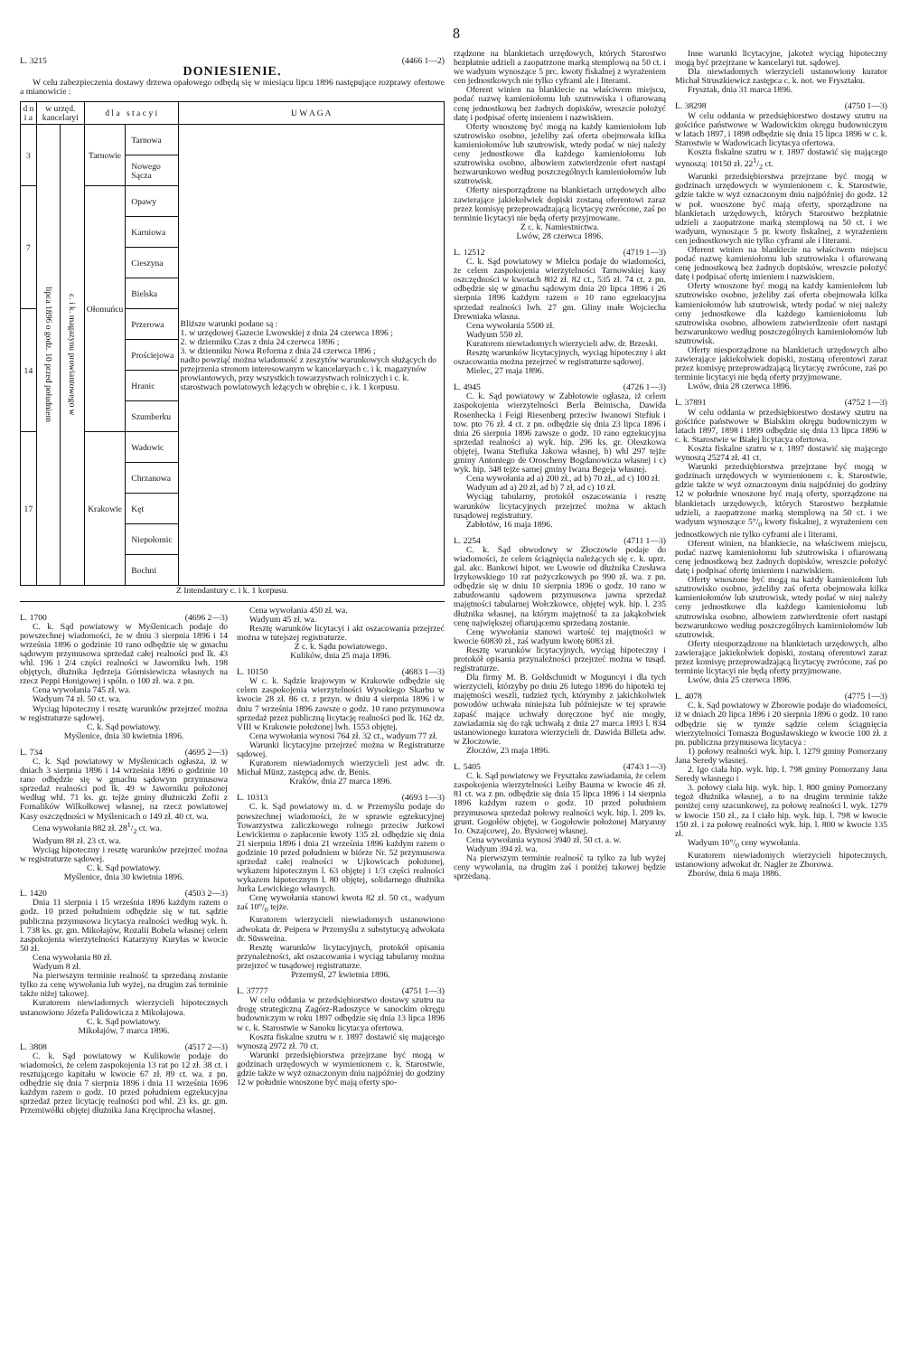8
L. 3215 (4466 1—2)
DONIESIENIE.
W celu zabezpieczenia dostawy drzewa opałowego odbędą się w miesiącu lipcu 1896 następujące rozprawy ofertowe a mianowicie :
| d n i a | w urzęd. kancelaryi | | d l a s t a c y i | | U W A G A |
| --- | --- | --- | --- | --- | --- |
| 3 | lipca 1896 o godz. 10 przed południem | c. i k. magazynu prowiantowego w | Tarnowie | Tarnowa | Bliższe warunki podane są : 1. w urzędowej Gazecie Lwowskiej z dnia 24 czerwca 1896 ; 2. w dzienniku Czas z dnia 24 czerwca 1896 ; 3. w dzienniku Nowa Reforma z dnia 24 czerwca 1896 ; nadto powziąć można wiadomość z zeszytów warunkowych służących do przejrzenia stronom interesowanym w kancelaryach c. i k. magazynów prowiantowych, przy wszystkich towarzystwach rolniczych i c. k. starostwach powiatowych leżących w obrębie c. i k. 1 korpusu. |
| | | | | Nowego Sącza | |
| 7 | | | Ołomuńcu | Opawy | |
| | | | | Karniowa | |
| | | | | Cieszyna | |
| | | | | Bielska | |
| 14 | | | | Przerowa | |
| | | | | Prościejowa | |
| | | | | Hranic | |
| | | | | Szumberku | |
| 17 | | | Krakowie | Wadowic | |
| | | | | Chrzanowa | |
| | | | | Kęt | |
| | | | | Niepołomic | |
| | | | | Bochni | |
Z Intendantury c. i k. 1 korpusu.
L. 1700 (4696 2—3)
C. k. Sąd powiatowy w Myślenicach podaje do powszechnej wiadomości, że w dniu 3 sierpnia 1896 i 14 września 1896 o godzinie 10 rano odbędzie się w gmachu sądowym przymusowa sprzedaż całej realności pod lk. 43 whl. 196 i 2/4 części realności w Jaworniku lwh. 198 objętych, dłużnika Jędrzeja Górnisiewicza własnych na rzecz Peppi Honigowej i spóln. o 100 zł. wa. z pn.
Cena wywołania 745 zł. wa.
Wadyum 74 zł. 50 ct. wa.
Wyciąg hipoteczny i resztę warunków przejrzeć można w registraturze sądowej.
C. k. Sąd powiatowy.
Myślenice, dnia 30 kwietnia 1896.
L. 734 (4695 2—3)
C. k. Sąd powiatowy w Myślenicach ogłasza, iż w dniach 3 sierpnia 1896 i 14 września 1896 o godzinie 10 rano odbędzie się w gmachu sądowym przymusowa sprzedaż realności pod lk. 49 w Jaworniku położonej według whl. 71 ks. gr. tejże gminy dłużniczki Zofii z Fornalików Wilkołkowej własnej, na rzecz powiatowej Kasy oszczędności w Myślenicach o 149 zł. 40 ct. wa.
Cena wywołania 882 zł. 281/2 ct. wa.
Wadyum 88 zł. 23 ct. wa.
Wyciąg hipoteczny i resztę warunków przejrzeć można w registraturze sądowej.
C. k. Sąd powiatowy.
Myślenice, dnia 30 kwietnia 1896.
L. 1420 (4503 2—3)
Dnia 11 sierpnia i 15 września 1896 każdym razem o godz. 10 przed południem odbędzie się w tut. sądzie publiczna przymusowa licytacya realności według wyk. h. l. 738 ks. gr. gm. Mikołajów, Rozalii Bobela własnej celem zaspokojenia wierzytelności Katarzyny Kuryłas w kwocie 50 zł.
Cena wywołania 80 zł.
Wadyum 8 zł.
Na pierwszym terminie realność ta sprzedaną zostanie tylko za cenę wywołania lub wyżej, na drugim zaś terminie także niżej takowej.
Kuratorem niewiadomych wierzycieli hipotecznych ustanowiono Józefa Palidowicza z Mikołajowa.
C. k. Sąd powiatowy.
Mikołajów, 7 marca 1896.
L. 3808 (4517 2—3)
C. k. Sąd powiatowy w Kulikowie podaje do wiadomości, że celem zaspokojenia 13 rat po 12 zł. 38 ct. i resztującego kapitału w kwocie 67 zł. 89 ct. wa. z pn. odbędzie się dnia 7 sierpnia 1896 i dnia 11 września 1696 każdym razem o godz. 10 przed południem egzekucyjna sprzedaż przez licytację realności pod whl. 23 ks. gr. gm. Przemiwółki objętej dłużnika Jana Kręciprocha własnej.
Cena wywołania 450 zł. wa.
Wadyum 45 zł. wa.
Resztę warunków licytacyi i akt oszacowania przejrzeć można w tutejszej registraturze.
Z c. k. Sądu powiatowego.
Kulików, dnia 25 maja 1896.
L. 10150 (4683 1—3)
W c. k. Sądzie krajowym w Krakowie odbędzie się celem zaspokojenia wierzytelności Wysokiego Skarbu w kwocie 28 zł. 86 ct. z przyn. w dniu 4 sierpnia 1896 i w dniu 7 września 1896 zawsze o godz. 10 rano przymusowa sprzedaż przez publiczną licytację realności pod lk. 162 dz. VIII w Krakowie położonej lwh. 1553 objętej.
Cena wywołania wynosi 764 zł. 32 ct., wadyum 77 zł.
Warunki licytacyjne przejrzeć można w Registraturze sądowej.
Kuratorem niewiadomych wierzycieli jest adw. dr. Michał Münz, zastępcą adw. dr. Benis.
Kraków, dnia 27 marca 1896.
L. 10313 (4693 1—3)
C. k. Sąd powiatowy m. d. w Przemyślu podaje do powszechnej wiadomości, że w sprawie egzekucyjnej Towarzystwa zaliczkowego rolnego przeciw Jurkowi Lewickiemu o zapłacenie kwoty 135 zł. odbędzie się dnia 21 sierpnia 1896 i dnia 21 września 1896 każdym razem o godzinie 10 przed południem w biórze Nr. 52 przymusowa sprzedaż całej realności w Ujkowicach położonej, wykazem hipotecznym l. 63 objętej i 1/3 części realności wykazem hipotecznym l. 80 objętej, solidarnego dłużnika Jurka Lewickiego własnych.
Cenę wywołania stanowi kwota 82 zł. 50 ct., wadyum zaś 10°/<sub>0</sub> tejże.
Kuratorem wierzycieli niewiadomych ustanowiono adwokata dr. Peipera w Przemyślu z substytucyą adwokata dr. Süssweina.
Resztę warunków licytacyjnych, protokół opisania przynależności, akt oszacowania i wyciąg tabularny można przejrzeć w tusądowej registraturze.
Przemyśl, 27 kwietnia 1896.
L. 37777 (4751 1—3)
W celu oddania w przedsiębiorstwo dostawy szutru na drogę strategiczną Zagórz-Radoszyce w sanockim okręgu budowniczym w roku 1897 odbędzie się dnia 13 lipca 1896 w c. k. Starostwie w Sanoku licytacya ofertowa.
Koszta fiskalne szutru w r. 1897 dostawić się mającego wynoszą 2972 zł. 70 ct.
Warunki przedsiębiorstwa przejrzane być mogą w godzinach urzędowych w wymienionem c. k. Starostwie, gdzie także w wyż oznaczonym dniu najpóźniej do godziny 12 w południe wnoszone być mają oferty spo-
rządzone na blankietach urzędowych, których Starostwo bezpłatnie udzieli a zaopatrzone marką stemplową na 50 ct. i we wadyum wynoszące 5 prc. kwoty fiskalnej z wyrażeniem cen jednostkowych nie tylko cyframi ale i literami.
Oferent winien na blankiecie na właściwem miejscu, podać nazwę kamieniołomu lub szutrowiska i ofiarowaną cenę jednostkową bez żadnych dopisków, wreszcie położyć datę i podpisać ofertę imieniem i nazwiskiem.
Oferty wnoszonę być mogą na każdy kamieniołom lub szutrowisko osobno, jeżeliby zaś oferta obejmowała kilka kamieniołomów lub szutrowisk, wtedy podać w niej należy ceny jednostkowe dla każdego kamieniołomu lub szutrowiska osobno, albowiem zatwierdzenie ofert nastąpi bezwarunkowo według poszczególnych kamieniołomów lub szutrowisk.
Oferty niesporządzone na blankietach urzędowych albo zawierające jakiekolwiek dopiski zostaną oferentowi zaraz przez komisyę przeprowadzającą licytacyę zwrócone, zaś po terminie licytacyi nie będą oferty przyjmowane.
Z c. k. Namiestnictwa.
Lwów, 28 czerwca 1896.
L. 12512 (4719 1—3)
C. k. Sąd powiatowy w Mielcu podaje do wiadomości, że celem zaspokojenia wierzytelności Tarnowskiej kasy oszczędności w kwotach 802 zł. 82 ct., 535 zł. 74 ct. z pn. odbędzie się w gmachu sądowym dnia 20 lipca 1896 i 26 sierpnia 1896 każdym razem o 10 rano egzekucyjna sprzedaż realności lwh. 27 gm. Gliny małe Wojciecha Drewniaka własna.
Cena wywołania 5500 zł.
Wadyum 550 zł.
Kuratorem niewiadomych wierzycieli adw. dr. Brzeski.
Resztę warunków licytacyjnych, wyciąg hipoteczny i akt oszacowania można przejrzeć w registraturze sądowej.
Mielec, 27 maja 1896.
L. 4945 (4726 1—3)
C. k. Sąd powiatowy w Zabłotowie ogłasza, iż celem zaspokojenia wierzytelności Berla Beinischa, Dawida Rosenhecka i Feigi Riesenberg przeciw Iwanowi Stefiuk i tow. pto 76 zł. 4 ct. z pn. odbędzie się dnia 23 lipca 1896 i dnia 26 sierpnia 1896 zawsze o godz. 10 rano egzekucyjna sprzedaż realności a) wyk. hip. 296 ks. gr. Oleszkowa objętej, Iwana Stefiuka Jakowa własnej, b) whl 297 tejże gminy Antoniego de Oroscheny Bogdanowicza własnej i c) wyk. hip. 348 tejże samej gminy Iwana Begeja własnej.
Cena wywołania ad a) 200 zł., ad b) 70 zł., ad c) 100 zł.
Wadyum ad a) 20 zł, ad b) 7 zł, ad c) 10 zł.
Wyciąg tabularny, protokół oszacowania i resztę warunków licytacyjnych przejrzeć można w aktach tusądowej registratury.
Zabłotów, 16 maja 1896.
L. 2254 (4711 1—3)
C. k. Sąd obwodowy w Złoczowie podaje do wiadomości, że celem ściągnięcia należących się c. k. uprz. gal. akc. Bankowi hipot. we Lwowie od dłużnika Czesława Irzykowskiego 10 rat pożyczkowych po 990 zł. wa. z pn. odbędzie się w dniu 10 sierpnia 1896 o godz. 10 rano w zabudowaniu sądowem przymusowa jawna sprzedaż majętności tabularnej Wołczkowce, objętej wyk. hip. l. 235 dłużnika własnej, na którym majętność ta za jakąkolwiek cenę największej ofiarującemu sprzedaną zostanie.
Cenę wywołania stanowi wartość tej majętności w kwocie 60830 zł., zaś wadyum kwotę 6083 zł.
Resztę warunków licytacyjnych, wyciąg hipoteczny i protokół opisania przynależności przejrzeć można w tusąd. registraturze.
Dla firmy M. B. Goldschmidt w Moguncyi i dla tych wierzycieli, którzyby po dniu 26 lutego 1896 do hipoteki tej majętności weszli, tudzież tych, którymby z jakichkolwiek powodów uchwała niniejsza lub późniejsze w tej sprawie zapaść mające uchwały doręczone być nie mogły, zawiadamia się do rąk uchwałą z dnia 27 marca 1893 l. 834 ustanowionego kuratora wierzycieli dr. Dawida Billeta adw. w Złoczowie.
Złoczów, 23 maja 1896.
L. 5405 (4743 1—3)
C. k. Sąd powiatowy we Frysztaku zawiadamia, że celem zaspokojenia wierzytelności Leiby Bauma w kwocie 46 zł. 81 ct. wa z pn. odbędzie się dnia 15 lipca 1896 i 14 sierpnia 1896 każdym razem o godz. 10 przed południem przymusowa sprzedaż połowy realności wyk. hip. l. 209 ks. grunt. Gogołów objętej, w Gogołowie położonej Maryanny 1o. Oszajcowej, 2o. Bysiowej własnej.
Cena wywołania wynosi 3940 zł. 50 ct. a. w.
Wadyum 394 zł. wa.
Na pierwszym terminie realność ta tylko za lub wyżej ceny wywołania, na drugim zaś i poniżej takowej będzie sprzedaną.
Inne warunki licytacyjne, jakoteż wyciąg hipoteczny mogą być przejrzane w kancelaryi tut. sądowej.
Dla niewiadomych wierzycieli ustanowiony kurator Michał Struszkiewicz zastępca c. k. not. we Frysztaku.
Frysztak, dnia 31 marca 1896.
L. 38298 (4750 1—3)
W celu oddania w przedsiębiorstwo dostawy szutru na gościńce państwowe w Wadowickim okręgu budowniczym w latach 1897, i 1898 odbędzie się dnia 15 lipca 1896 w c. k. Starostwie w Wadowicach licytacya ofertowa.
Koszta fiskalne szutru w r. 1897 dostawić się mającego wynoszą: 10150 zł. 221/2 ct.
Warunki przedsiębiorstwa przejrzane być mogą w godzinach urzędowych w wymienionem c. k. Starostwie, gdzie także w wyż oznaczonym dniu najpóźniej do godz. 12 w poł. wnoszone być mają oferty, sporządzone na blankietach urzędowych, których Starostwo bezpłatnie udzieli a zaopatrzone marką stemplową na 50 ct. i we wadyum, wynoszące 5 pr. kwoty fiskalnej, z wyrażeniem cen jednostkowych nie tylko cyframi ale i literami.
Oferent winien na blankiecie na właściwem miejscu podać nazwę kamieniołomu lub szutrowiska i ofiarowaną cenę jednostkową bez żadnych dopisków, wreszcie położyć datę i podpisać ofertę imieniem i nazwiskiem.
Oferty wnoszone być mogą na każdy kamieniołom lub szutrowisko osobno, jeżeliby zaś oferta obejmowała kilka kamieniołomów lub szutrowisk, wtedy podać w niej należy ceny jednostkowe dla każdego kamieniołomu lub szutrowiska osobno, albowiem zatwierdzenie ofert nastąpi bezwarunkowo według poszczególnych kamieniołomów lub szutrowisk.
Oferty niesporządzone na blankietach urzędowych albo zawierające jakiekolwiek dopiski, zostaną oferentowi zaraz przez komisyę przeprowadzającą licytacyę zwrócone, zaś po terminie licytacyi nie będą oferty przyjmowane.
Lwów, dnia 28 czerwca 1896.
L. 37891 (4752 1—3)
W celu oddania w przedsiębiorstwo dostawy szutru na gościńce państwowe w Bialskim okręgu budowniczym w latach 1897, 1898 i 1899 odbędzie się dnia 13 lipca 1896 w c. k. Starostwie w Białej licytacya ofertowa.
Koszta fiskalne szutru w r. 1897 dostawić się mającego wynoszą 25274 zł. 41 ct.
Warunki przedsiębiorstwa przejrzane być mogą w godzinach urzędowych w wymienionem c. k. Starostwie, gdzie także w wyż oznaczonym dniu najpóźniej do godziny 12 w południe wnoszone być mają oferty, sporządzone na blankietach urzędowych, których Starostwo bezpłatnie udzieli, a zaopatrzone marką stemplową na 50 ct. i we wadyum wynoszące 5°/<sub>0</sub> kwoty fiskalnej, z wyrażeniem cen jednostkowych nie tylko cyframi ale i literami.
Oferent winien, na blankiecie, na właściwem miejscu, podać nazwę kamieniołomu lub szutrowiska i ofiarowaną cenę jednostkową bez żadnych dopisków, wreszcie położyć datę i podpisać ofertę imieniem i nazwiskiem.
Oferty wnoszone być mogą na każdy kamieniołom lub szutrowisko osobno, jeżeliby zaś oferta obejmowała kilka kamieniołomów lub szutrowisk, wtedy podać w niej należy ceny jednostkowe dla każdego kamieniołomu lub szutrowiska osobno, albowiem zatwierdzenie ofert nastąpi bezwarunkowo według poszczególnych kamieniołomów lub szutrowisk.
Oferty niesporządzone na blankietach urzędowych, albo zawierające jakiekolwiek dopiski, zostaną oferentowi zaraz przez komisyę przeprowadzającą licytacyę zwrócone, zaś po terminie licytacyi nie będą oferty przyjmowane.
Lwów, dnia 25 czerwca 1896.
L. 4078 (4775 1—3)
C. k. Sąd powiatowy w Zborowie podaje do wiadomości, iż w dniach 20 lipca 1896 i 20 sierpnia 1896 o godz. 10 rano odbędzie się w tymże sądzie celem ściągnięcia wierzytelności Tomasza Bogusławskiego w kwocie 100 zł. z pn. publiczna przymusowa licytacya :
1) połowy realności wyk. hip. l. 1279 gminy Pomorzany Jana Seredy własnej.
2. Igo ciała hip. wyk. hip. l. 798 gminy Pomorzany Jana Seredy własnego i
3. połowy ciała hip. wyk. hip. l. 800 gminy Pomorzany tegoż dłużnika własnej, a to na drugim terminie także poniżej ceny szacunkowej, za połowę realności l. wyk. 1279 w kwocie 150 zł., za I ciało hip. wyk. hip. l. 798 w kwocie 150 zł. i za połowę realności wyk. hip. l. 800 w kwocie 135 zł.
Wadyum 10°/<sub>0</sub> ceny wywołania.
Kuratorem niewiadomych wierzycieli hipotecznych, ustanowiony adwokat dr. Nagler ze Zborowa.
Zborów, dnia 6 maja 1886.